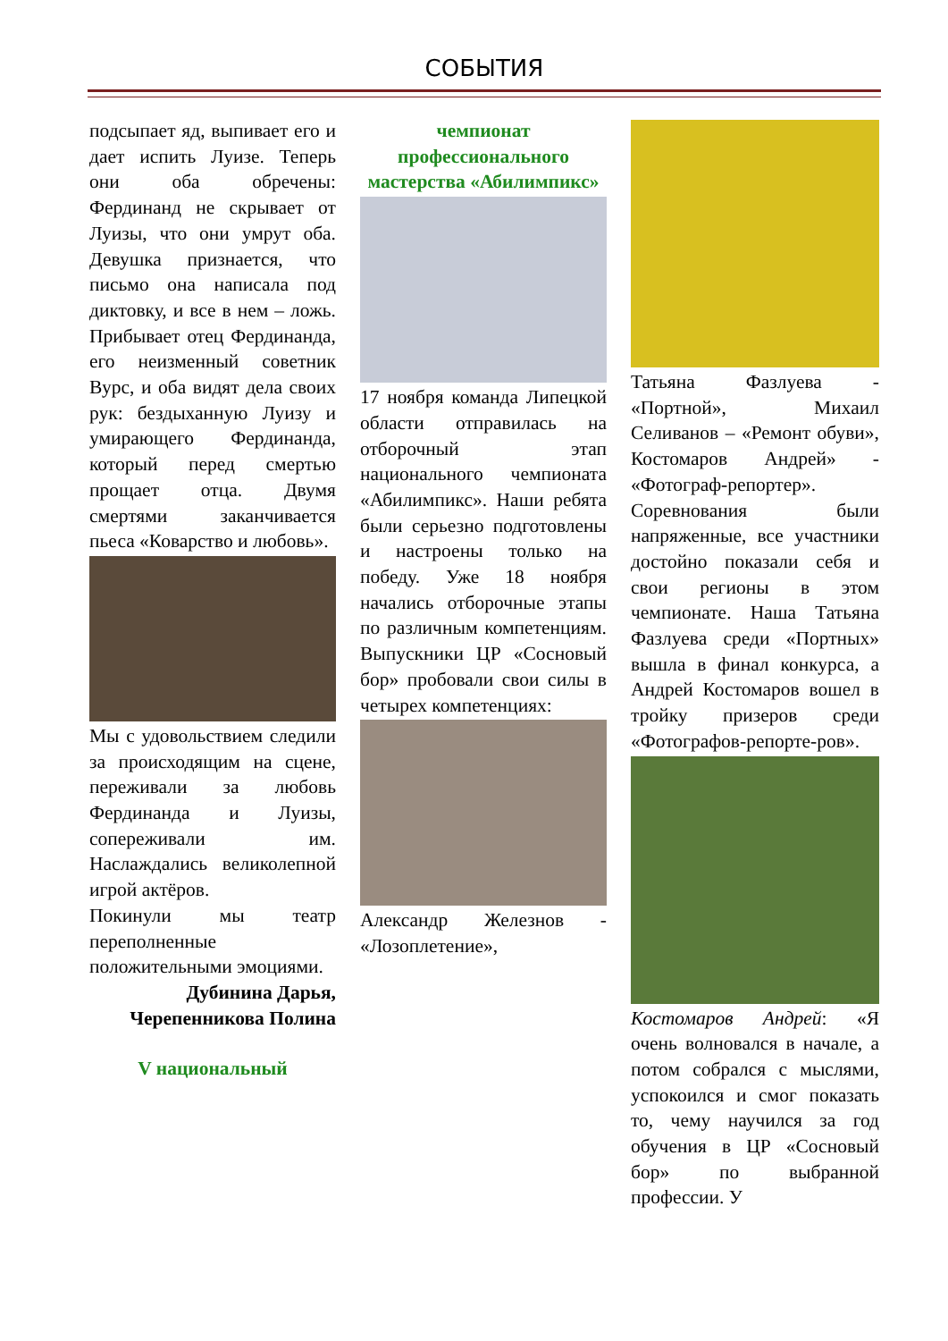СОБЫТИЯ
подсыпает яд, выпивает его и дает испить Луизе. Теперь они оба обречены: Фердинанд не скрывает от Луизы, что они умрут оба. Девушка признается, что письмо она написала под диктовку, и все в нем – ложь. Прибывает отец Фердинанда, его неизменный советник Вурс, и оба видят дела своих рук: бездыханную Луизу и умирающего Фердинанда, который перед смертью прощает отца. Двумя смертями заканчивается пьеса «Коварство и любовь».
Мы с удовольствием следили за происходящим на сцене, переживали за любовь Фердинанда и Луизы, сопереживали им. Наслаждались великолепной игрой актёров.
Покинули мы театр переполненные положительными эмоциями.
Дубинина Дарья,
Черепенникова Полина
V национальный
чемпионат профессионального мастерства «Абилимпикс»
17 ноября команда Липецкой области отправилась на отборочный этап национального чемпионата «Абилимпикс». Наши ребята были серьезно подготовлены и настроены только на победу. Уже 18 ноября начались отборочные этапы по различным компетенциям. Выпускники ЦР «Сосновый бор» пробовали свои силы в четырех компетенциях:
Александр Железнов - «Лозоплетение»,
Татьяна Фазлуева - «Портной», Михаил Селиванов – «Ремонт обуви», Костомаров Андрей» - «Фотограф-репортер». Соревнования были напряженные, все участники достойно показали себя и свои регионы в этом чемпионате. Наша Татьяна Фазлуева среди «Портных» вышла в финал конкурса, а Андрей Костомаров вошел в тройку призеров среди «Фотографов-репорте-ров».
Костомаров Андрей: «Я очень волновался в начале, а потом собрался с мыслями, успокоился и смог показать то, чему научился за год обучения в ЦР «Сосновый бор» по выбранной профессии. У